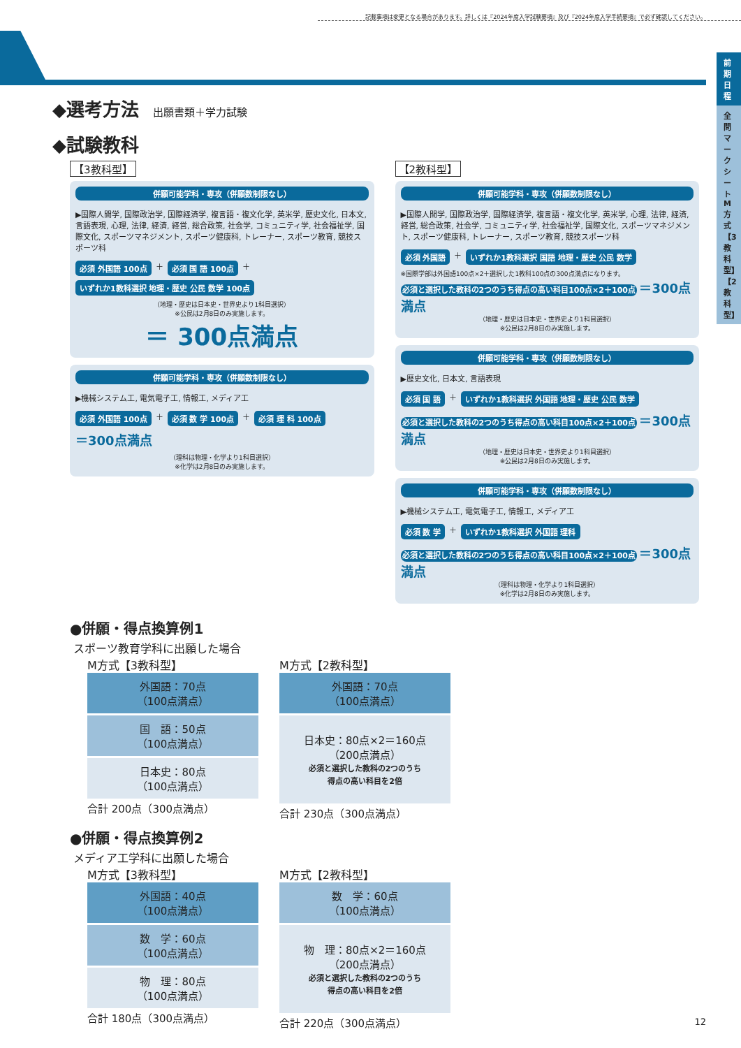記載事項は変更となる場合があります。詳しくは『2024年度入学試験要項』及び『2024年度入学手続要項』で必ず確認してください。
前期日程
全問マークシートM方式【3教科型】【2教科型】
◆選考方法 出願書類＋学力試験
◆試験教科
【3教科型】
併願可能学科・専攻（併願数制限なし）
▶国際人間学, 国際政治学, 国際経済学, 複言語・複文化学, 英米学, 歴史文化, 日本文, 言語表現, 心理, 法律, 経済, 経営, 総合政策, 社会学, コミュニティ学, 社会福祉学, 国際文化, スポーツマネジメント, スポーツ健康科, トレーナー, スポーツ教育, 競技スポーツ科
必須 外国語 100点 ＋ 必須 国 語 100点 ＋ いずれか1教科選択 地理・歴史 公民 数学 100点
（地理・歴史は日本史・世界史より1科目選択）
※公民は2月8日のみ実施します。
＝ 300点満点
併願可能学科・専攻（併願数制限なし）
▶機械システム工, 電気電子工, 情報工, メディア工
必須 外国語 100点 ＋ 必須 数 学 100点 ＋ 必須 理 科 100点 ＝300点満点
（理科は物理・化学より1科目選択）
※化学は2月8日のみ実施します。
【2教科型】
併願可能学科・専攻（併願数制限なし）
▶国際人間学, 国際政治学, 国際経済学, 複言語・複文化学, 英米学, 心理, 法律, 経済, 経営, 総合政策, 社会学, コミュニティ学, 社会福祉学, 国際文化, スポーツマネジメント, スポーツ健康科, トレーナー, スポーツ教育, 競技スポーツ科
必須 外国語 ＋ いずれか1教科選択 国語 地理・歴史 公民 数学
※国際学部は外国語100点×2＋選択した1教科100点の300点満点になります。
必須と選択した教科の2つのうち得点の高い科目100点×2＋100点 ＝300点満点
（地理・歴史は日本史・世界史より1科目選択）
※公民は2月8日のみ実施します。
併願可能学科・専攻（併願数制限なし）
▶歴史文化, 日本文, 言語表現
必須 国 語 ＋ いずれか1教科選択 外国語 地理・歴史 公民 数学
必須と選択した教科の2つのうち得点の高い科目100点×2＋100点 ＝300点満点
（地理・歴史は日本史・世界史より1科目選択）
※公民は2月8日のみ実施します。
併願可能学科・専攻（併願数制限なし）
▶機械システム工, 電気電子工, 情報工, メディア工
必須 数 学 ＋ いずれか1教科選択 外国語 理科
必須と選択した教科の2つのうち得点の高い科目100点×2＋100点 ＝300点満点
（理科は物理・化学より1科目選択）
※化学は2月8日のみ実施します。
●併願・得点換算例1
スポーツ教育学科に出願した場合
M方式【3教科型】
| 外国語：70点 （100点満点） |
| 国 語：50点 （100点満点） |
| 日本史：80点 （100点満点） |
合計 200点（300点満点）
M方式【2教科型】
| 外国語：70点 （100点満点） |
| 日本史：80点×2＝160点 （200点満点） 必須と選択した教科の2つのうち 得点の高い科目を2倍 |
合計 230点（300点満点）
●併願・得点換算例2
メディア工学科に出願した場合
M方式【3教科型】
| 外国語：40点 （100点満点） |
| 数 学：60点 （100点満点） |
| 物 理：80点 （100点満点） |
合計 180点（300点満点）
M方式【2教科型】
| 数 学：60点 （100点満点） |
| 物 理：80点×2＝160点 （200点満点） 必須と選択した教科の2つのうち 得点の高い科目を2倍 |
合計 220点（300点満点）
12